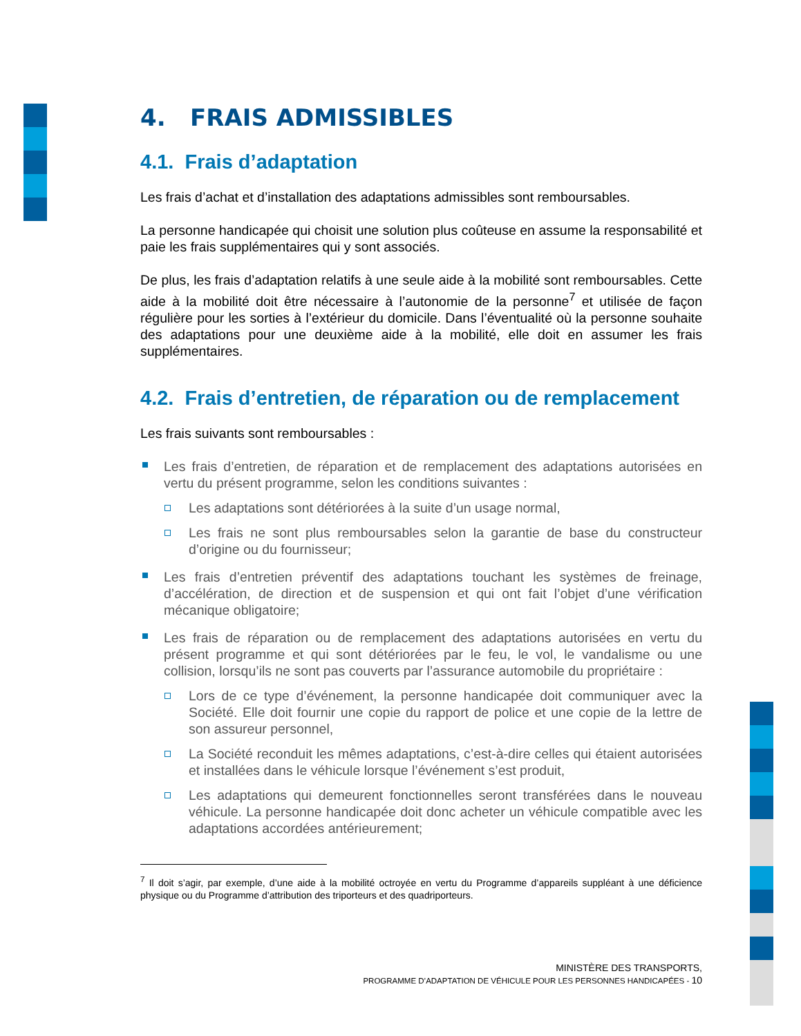4. FRAIS ADMISSIBLES
4.1. Frais d’adaptation
Les frais d’achat et d’installation des adaptations admissibles sont remboursables.
La personne handicapée qui choisit une solution plus coûteuse en assume la responsabilité et paie les frais supplémentaires qui y sont associés.
De plus, les frais d’adaptation relatifs à une seule aide à la mobilité sont remboursables. Cette aide à la mobilité doit être nécessaire à l’autonomie de la personne<sup>7</sup> et utilisée de façon régulière pour les sorties à l’extérieur du domicile. Dans l’éventualité où la personne souhaite des adaptations pour une deuxième aide à la mobilité, elle doit en assumer les frais supplémentaires.
4.2. Frais d’entretien, de réparation ou de remplacement
Les frais suivants sont remboursables :
Les frais d’entretien, de réparation et de remplacement des adaptations autorisées en vertu du présent programme, selon les conditions suivantes :
Les adaptations sont détériorées à la suite d’un usage normal,
Les frais ne sont plus remboursables selon la garantie de base du constructeur d’origine ou du fournisseur;
Les frais d’entretien préventif des adaptations touchant les systèmes de freinage, d’accélération, de direction et de suspension et qui ont fait l’objet d’une vérification mécanique obligatoire;
Les frais de réparation ou de remplacement des adaptations autorisées en vertu du présent programme et qui sont détériorées par le feu, le vol, le vandalisme ou une collision, lorsqu’ils ne sont pas couverts par l’assurance automobile du propriétaire :
Lors de ce type d’événement, la personne handicapée doit communiquer avec la Société. Elle doit fournir une copie du rapport de police et une copie de la lettre de son assureur personnel,
La Société reconduit les mêmes adaptations, c’est-à-dire celles qui étaient autorisées et installées dans le véhicule lorsque l’événement s’est produit,
Les adaptations qui demeurent fonctionnelles seront transférées dans le nouveau véhicule. La personne handicapée doit donc acheter un véhicule compatible avec les adaptations accordées antérieurement;
<sup>7</sup> Il doit s’agir, par exemple, d’une aide à la mobilité octroyée en vertu du Programme d’appareils suppléant à une déficience physique ou du Programme d’attribution des triporteurs et des quadriporteurs.
MINISTÈRE DES TRANSPORTS,
PROGRAMME D’ADAPTATION DE VÉHICULE POUR LES PERSONNES HANDICAPÉES - 10